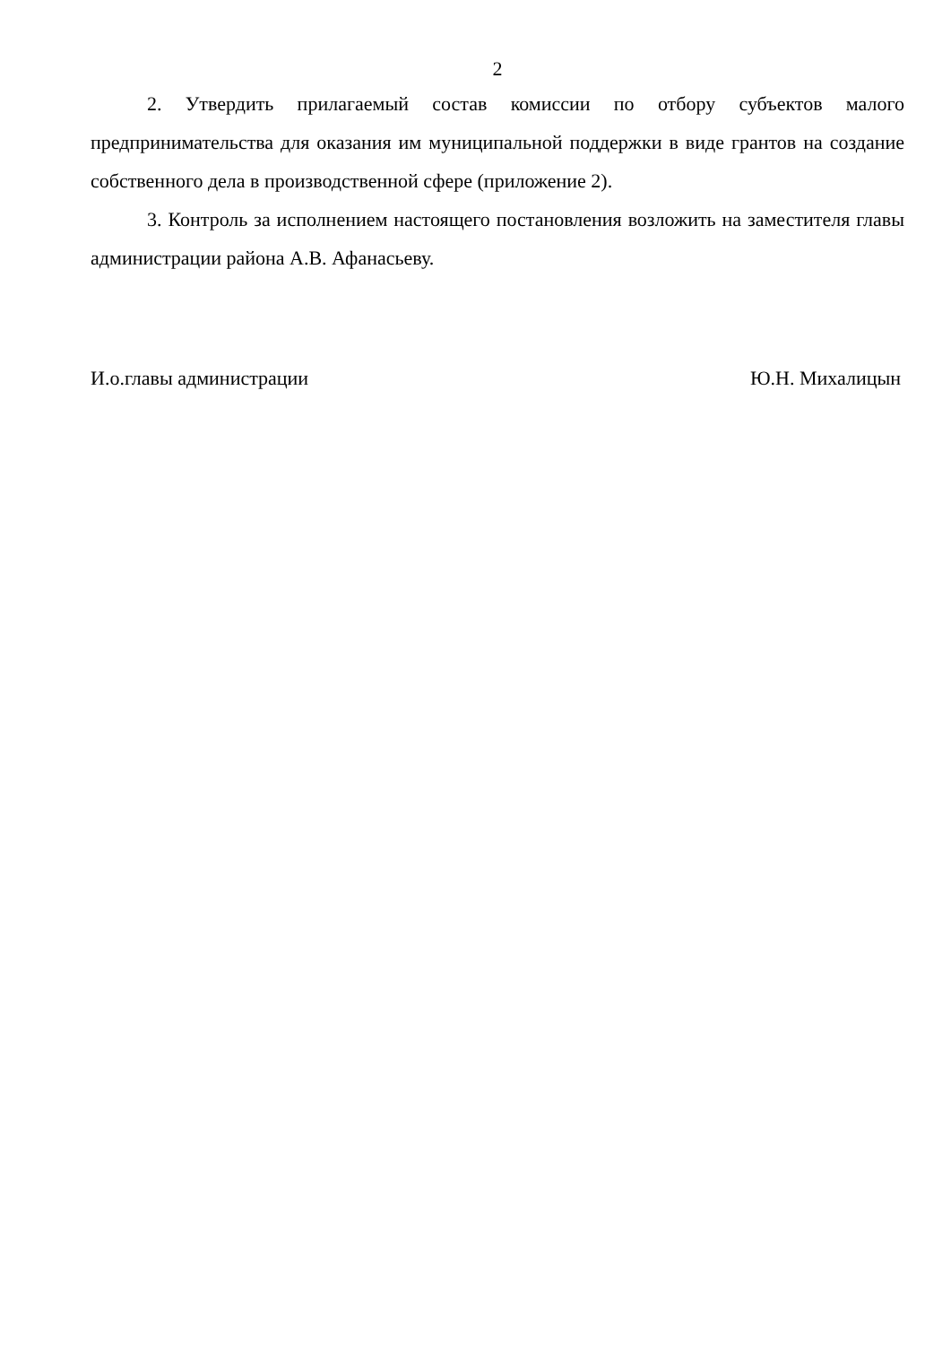2
2. Утвердить прилагаемый состав комиссии по отбору субъектов малого предпринимательства для оказания им муниципальной поддержки в виде грантов на создание собственного дела в производственной сфере (приложение 2).
3. Контроль за исполнением настоящего постановления возложить на заместителя главы администрации района А.В. Афанасьеву.
И.о.главы администрации Ю.Н. Михалицын